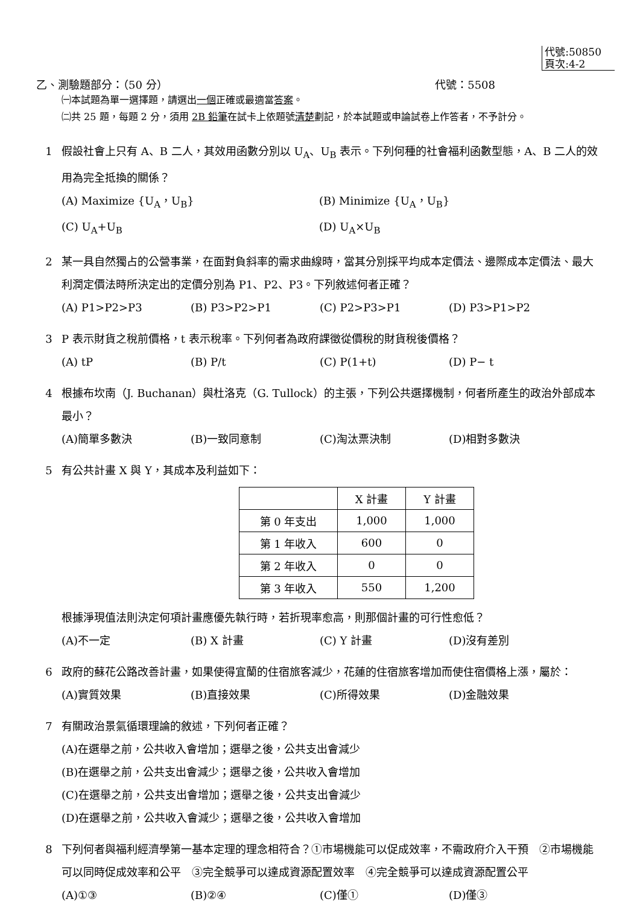代號:50850
頁次:4-2
乙、測驗題部分：（50 分） 代號：5508
㈠本試題為單一選擇題，請選出一個正確或最適當答案。
㈡共 25 題，每題 2 分，須用 2B 鉛筆在試卡上依題號清楚劃記，於本試題或申論試卷上作答者，不予計分。
1 假設社會上只有 A、B 二人，其效用函數分別以 U<sub>A</sub>、U<sub>B</sub> 表示。下列何種的社會福利函數型態，A、B 二人的效用為完全抵換的關係？
(A) Maximize {U<sub>A</sub>，U<sub>B</sub>} (B) Minimize {U<sub>A</sub>，U<sub>B</sub>} (C) U<sub>A</sub>+U<sub>B</sub> (D) U<sub>A</sub>×U<sub>B</sub>
2 某一具自然獨占的公營事業，在面對負斜率的需求曲線時，當其分別採平均成本定價法、邊際成本定價法、最大利潤定價法時所決定出的定價分別為 P1、P2、P3。下列敘述何者正確？
(A) P1>P2>P3 (B) P3>P2>P1 (C) P2>P3>P1 (D) P3>P1>P2
3 P 表示財貨之稅前價格，t 表示稅率。下列何者為政府課徵從價稅的財貨稅後價格？
(A) tP (B) P/t (C) P(1+t) (D) P− t
4 根據布坎南（J. Buchanan）與杜洛克（G. Tullock）的主張，下列公共選擇機制，何者所產生的政治外部成本最小？
(A)簡單多數決 (B)一致同意制 (C)淘汰票決制 (D)相對多數決
5 有公共計畫 X 與 Y，其成本及利益如下：
| | X 計畫 | Y 計畫 |
| 第 0 年支出 | 1,000 | 1,000 |
| 第 1 年收入 | 600 | 0 |
| 第 2 年收入 | 0 | 0 |
| 第 3 年收入 | 550 | 1,200 |
根據淨現值法則決定何項計畫應優先執行時，若折現率愈高，則那個計畫的可行性愈低？
(A)不一定 (B) X 計畫 (C) Y 計畫 (D)沒有差別
6 政府的蘇花公路改善計畫，如果使得宜蘭的住宿旅客減少，花蓮的住宿旅客增加而使住宿價格上漲，屬於：
(A)實質效果 (B)直接效果 (C)所得效果 (D)金融效果
7 有關政治景氣循環理論的敘述，下列何者正確？
(A)在選舉之前，公共收入會增加；選舉之後，公共支出會減少
(B)在選舉之前，公共支出會減少；選舉之後，公共收入會增加
(C)在選舉之前，公共支出會增加；選舉之後，公共支出會減少
(D)在選舉之前，公共收入會減少；選舉之後，公共收入會增加
8 下列何者與福利經濟學第一基本定理的理念相符合？①市場機能可以促成效率，不需政府介入干預　②市場機能可以同時促成效率和公平　③完全競爭可以達成資源配置效率　④完全競爭可以達成資源配置公平
(A)①③ (B)②④ (C)僅① (D)僅③